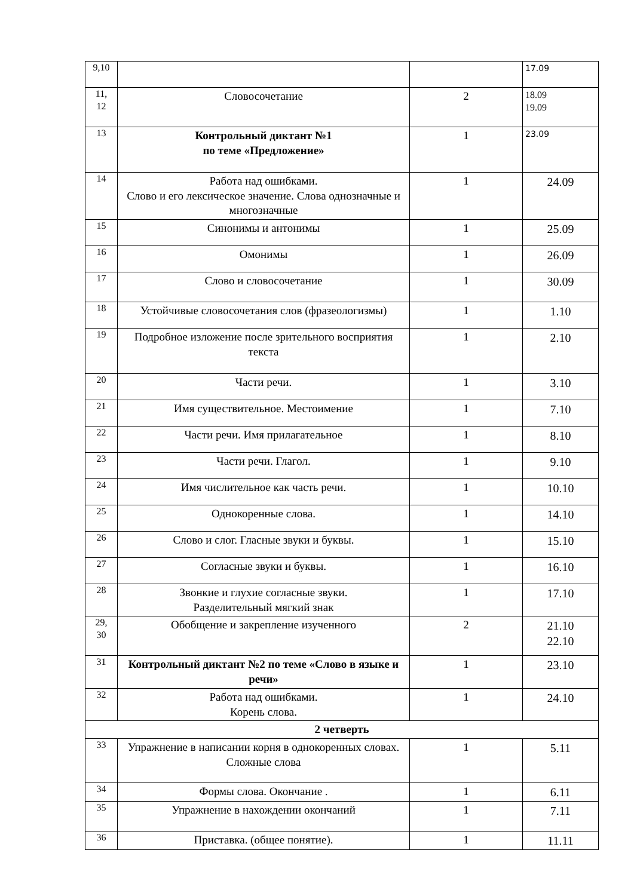| 9,10 | | | 17.09 |
| 11, 12 | Словосочетание | 2 | 18.09 19.09 |
| 13 | Контрольный диктант №1 по теме «Предложение» | 1 | 23.09 |
| 14 | Работа над ошибками. Слово и его лексическое значение. Слова однозначные и многозначные | 1 | 24.09 |
| 15 | Синонимы и антонимы | 1 | 25.09 |
| 16 | Омонимы | 1 | 26.09 |
| 17 | Слово и словосочетание | 1 | 30.09 |
| 18 | Устойчивые словосочетания слов (фразеологизмы) | 1 | 1.10 |
| 19 | Подробное изложение после зрительного восприятия текста | 1 | 2.10 |
| 20 | Части речи. | 1 | 3.10 |
| 21 | Имя существительное. Местоимение | 1 | 7.10 |
| 22 | Части речи. Имя прилагательное | 1 | 8.10 |
| 23 | Части речи. Глагол. | 1 | 9.10 |
| 24 | Имя числительное как часть речи. | 1 | 10.10 |
| 25 | Однокоренные слова. | 1 | 14.10 |
| 26 | Слово и слог. Гласные звуки и буквы. | 1 | 15.10 |
| 27 | Согласные звуки и буквы. | 1 | 16.10 |
| 28 | Звонкие и глухие согласные звуки. Разделительный мягкий знак | 1 | 17.10 |
| 29, 30 | Обобщение и закрепление изученного | 2 | 21.10 22.10 |
| 31 | Контрольный диктант №2 по теме «Слово в языке и речи» | 1 | 23.10 |
| 32 | Работа над ошибками. Корень слова. | 1 | 24.10 |
| 2 четверть | | | |
| 33 | Упражнение в написании корня в однокоренных словах. Сложные слова | 1 | 5.11 |
| 34 | Формы слова. Окончание . | 1 | 6.11 |
| 35 | Упражнение в нахождении окончаний | 1 | 7.11 |
| 36 | Приставка. (общее понятие). | 1 | 11.11 |